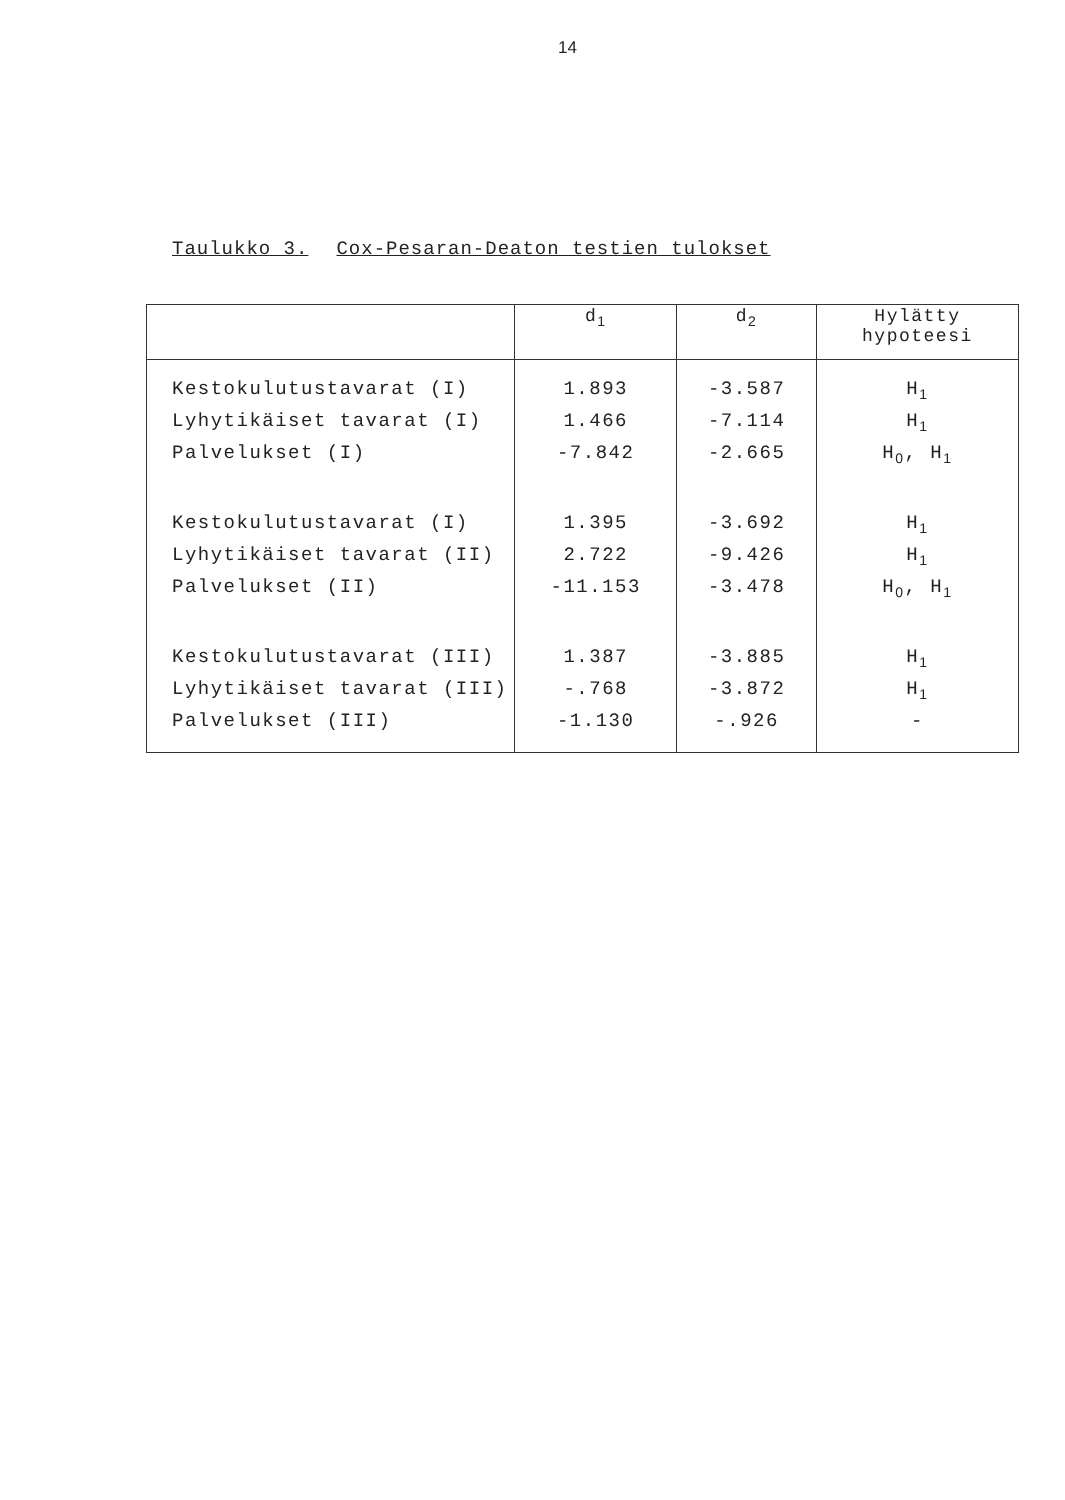14
Taulukko 3. Cox-Pesaran-Deaton testien tulokset
| | d<sub>1</sub> | d<sub>2</sub> | Hylätty hypoteesi |
| --- | --- | --- | --- |
| Kestokulutustavarat (I) | 1.893 | -3.587 | H<sub>1</sub> |
| Lyhytikäiset tavarat (I) | 1.466 | -7.114 | H<sub>1</sub> |
| Palvelukset (I) | -7.842 | -2.665 | H<sub>0</sub>, H<sub>1</sub> |
| Kestokulutustavarat (I) | 1.395 | -3.692 | H<sub>1</sub> |
| Lyhytikäiset tavarat (II) | 2.722 | -9.426 | H<sub>1</sub> |
| Palvelukset (II) | -11.153 | -3.478 | H<sub>0</sub>, H<sub>1</sub> |
| Kestokulutustavarat (III) | 1.387 | -3.885 | H<sub>1</sub> |
| Lyhytikäiset tavarat (III) | -.768 | -3.872 | H<sub>1</sub> |
| Palvelukset (III) | -1.130 | -.926 | - |